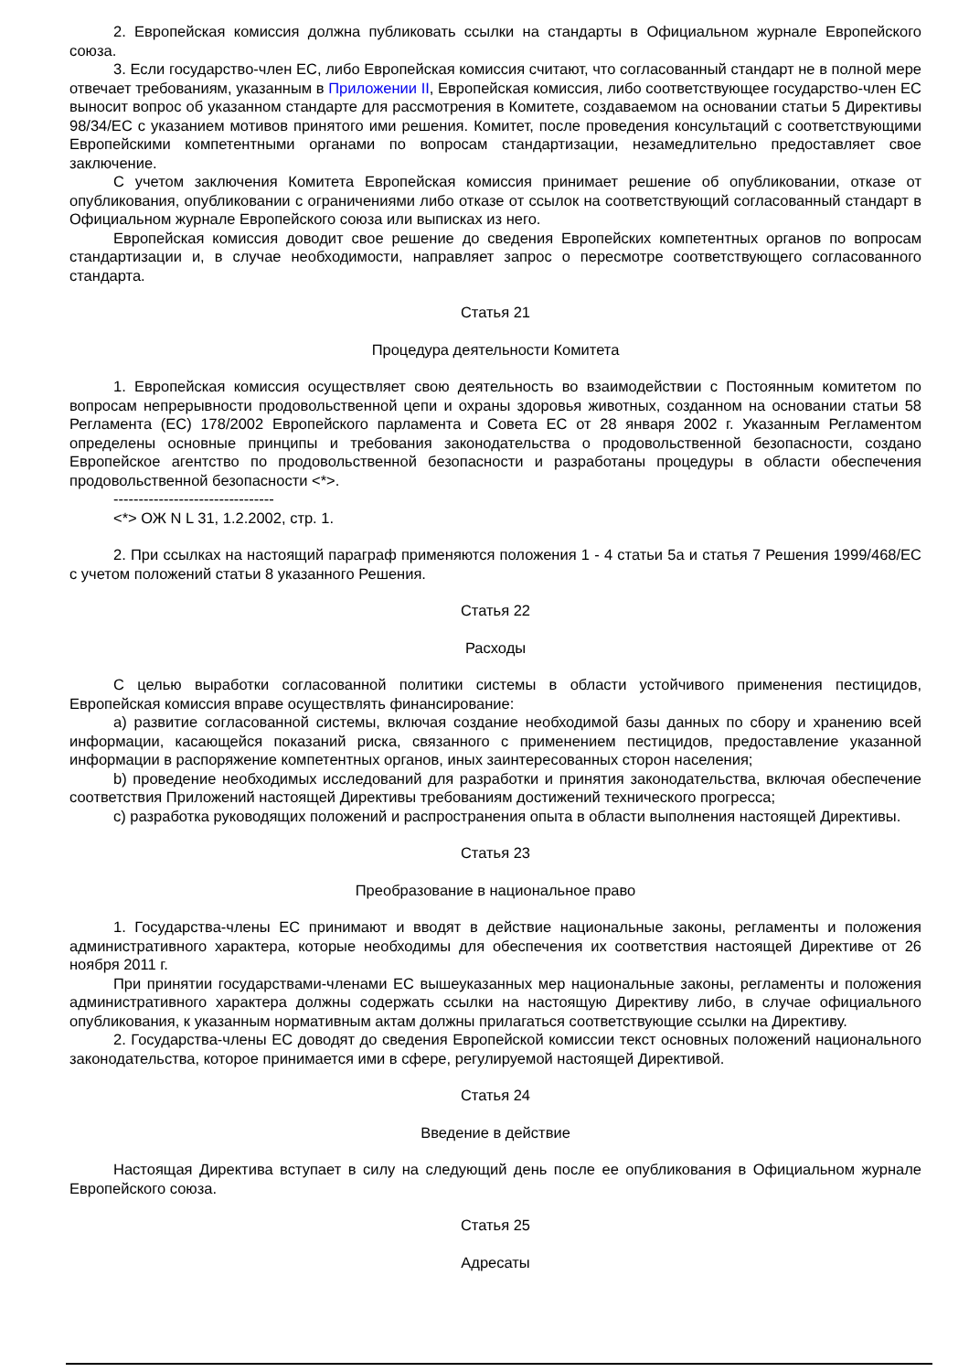2. Европейская комиссия должна публиковать ссылки на стандарты в Официальном журнале Европейского союза.
3. Если государство-член ЕС, либо Европейская комиссия считают, что согласованный стандарт не в полной мере отвечает требованиям, указанным в Приложении II, Европейская комиссия, либо соответствующее государство-член ЕС выносит вопрос об указанном стандарте для рассмотрения в Комитете, создаваемом на основании статьи 5 Директивы 98/34/ЕС с указанием мотивов принятого ими решения. Комитет, после проведения консультаций с соответствующими Европейскими компетентными органами по вопросам стандартизации, незамедлительно предоставляет свое заключение.
С учетом заключения Комитета Европейская комиссия принимает решение об опубликовании, отказе от опубликования, опубликовании с ограничениями либо отказе от ссылок на соответствующий согласованный стандарт в Официальном журнале Европейского союза или выписках из него.
Европейская комиссия доводит свое решение до сведения Европейских компетентных органов по вопросам стандартизации и, в случае необходимости, направляет запрос о пересмотре соответствующего согласованного стандарта.
Статья 21
Процедура деятельности Комитета
1. Европейская комиссия осуществляет свою деятельность во взаимодействии с Постоянным комитетом по вопросам непрерывности продовольственной цепи и охраны здоровья животных, созданном на основании статьи 58 Регламента (ЕС) 178/2002 Европейского парламента и Совета ЕС от 28 января 2002 г. Указанным Регламентом определены основные принципы и требования законодательства о продовольственной безопасности, создано Европейское агентство по продовольственной безопасности и разработаны процедуры в области обеспечения продовольственной безопасности <*>.
--------------------------------
<*> ОЖ N L 31, 1.2.2002, стр. 1.
2. При ссылках на настоящий параграф применяются положения 1 - 4 статьи 5a и статья 7 Решения 1999/468/ЕС с учетом положений статьи 8 указанного Решения.
Статья 22
Расходы
С целью выработки согласованной политики системы в области устойчивого применения пестицидов, Европейская комиссия вправе осуществлять финансирование:
a) развитие согласованной системы, включая создание необходимой базы данных по сбору и хранению всей информации, касающейся показаний риска, связанного с применением пестицидов, предоставление указанной информации в распоряжение компетентных органов, иных заинтересованных сторон населения;
b) проведение необходимых исследований для разработки и принятия законодательства, включая обеспечение соответствия Приложений настоящей Директивы требованиям достижений технического прогресса;
c) разработка руководящих положений и распространения опыта в области выполнения настоящей Директивы.
Статья 23
Преобразование в национальное право
1. Государства-члены ЕС принимают и вводят в действие национальные законы, регламенты и положения административного характера, которые необходимы для обеспечения их соответствия настоящей Директиве от 26 ноября 2011 г.
При принятии государствами-членами ЕС вышеуказанных мер национальные законы, регламенты и положения административного характера должны содержать ссылки на настоящую Директиву либо, в случае официального опубликования, к указанным нормативным актам должны прилагаться соответствующие ссылки на Директиву.
2. Государства-члены ЕС доводят до сведения Европейской комиссии текст основных положений национального законодательства, которое принимается ими в сфере, регулируемой настоящей Директивой.
Статья 24
Введение в действие
Настоящая Директива вступает в силу на следующий день после ее опубликования в Официальном журнале Европейского союза.
Статья 25
Адресаты